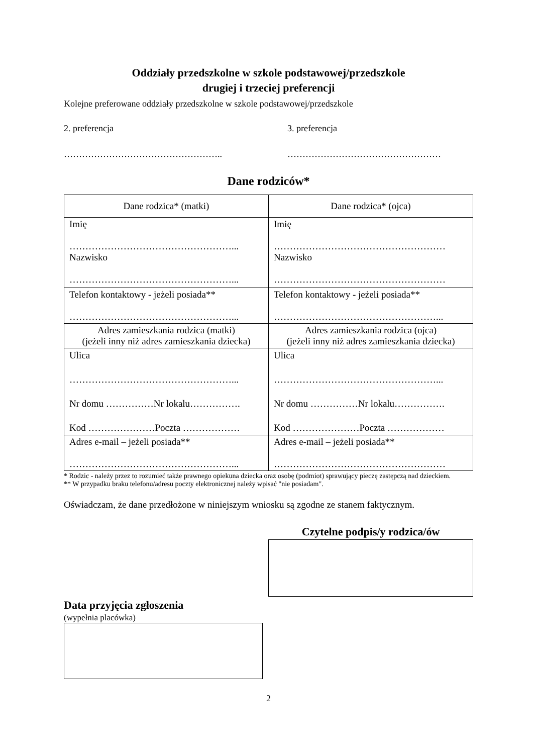Oddziały przedszkolne w szkole podstawowej/przedszkole
drugiej i trzeciej preferencji
Kolejne preferowane oddziały przedszkolne w szkole podstawowej/przedszkole
2. preferencja 3. preferencja
…………………………………………….. ……………………………………………
Dane rodziców*
| Dane rodzica* (matki) | Dane rodzica* (ojca) |
| Imię ……………………………………………... Nazwisko ……………………………………………... | Imię ……………………………………………… Nazwisko ……………………………………………… |
| Telefon kontaktowy - jeżeli posiada** ……………………………………………... | Telefon kontaktowy - jeżeli posiada** ……………………………………………... |
| Adres zamieszkania rodzica (matki) (jeżeli inny niż adres zamieszkania dziecka) | Adres zamieszkania rodzica (ojca) (jeżeli inny niż adres zamieszkania dziecka) |
| Ulica ……………………………………………... Nr domu ……………Nr lokalu……………. Kod …………………Poczta ……………… | Ulica ……………………………………………... Nr domu ……………Nr lokalu……………. Kod …………………Poczta ……………… |
| Adres e-mail – jeżeli posiada** ……………………………………………... | Adres e-mail – jeżeli posiada** ……………………………………………… |
* Rodzic - należy przez to rozumieć także prawnego opiekuna dziecka oraz osobę (podmiot) sprawujący pieczę zastępczą nad dzieckiem.
** W przypadku braku telefonu/adresu poczty elektronicznej należy wpisać "nie posiadam".
Oświadczam, że dane przedłożone w niniejszym wniosku są zgodne ze stanem faktycznym.
Czytelne podpis/y rodzica/ów
Data przyjęcia zgłoszenia
(wypełnia placówka)
2